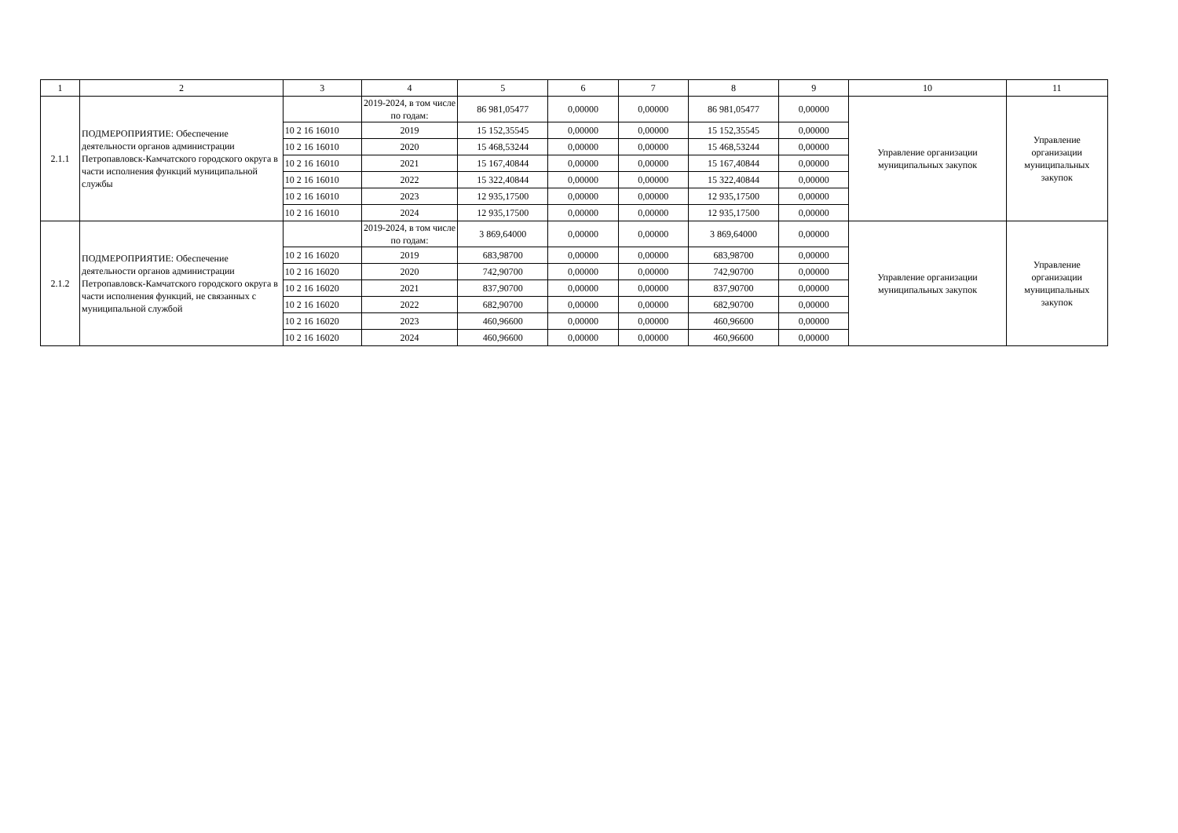| 1 | 2 | 3 | 4 | 5 | 6 | 7 | 8 | 9 | 10 | 11 |
| --- | --- | --- | --- | --- | --- | --- | --- | --- | --- | --- |
| 2.1.1 | ПОДМЕРОПРИЯТИЕ: Обеспечение деятельности органов администрации Петропавловск-Камчатского городского округа в части исполнения функций муниципальной службы | | 2019-2024, в том числе по годам: | 86 981,05477 | 0,00000 | 0,00000 | 86 981,05477 | 0,00000 | Управление организации муниципальных закупок | Управление организации муниципальных закупок |
| | | 10 2 16 16010 | 2019 | 15 152,35545 | 0,00000 | 0,00000 | 15 152,35545 | 0,00000 | | |
| | | 10 2 16 16010 | 2020 | 15 468,53244 | 0,00000 | 0,00000 | 15 468,53244 | 0,00000 | | |
| | | 10 2 16 16010 | 2021 | 15 167,40844 | 0,00000 | 0,00000 | 15 167,40844 | 0,00000 | | |
| | | 10 2 16 16010 | 2022 | 15 322,40844 | 0,00000 | 0,00000 | 15 322,40844 | 0,00000 | | |
| | | 10 2 16 16010 | 2023 | 12 935,17500 | 0,00000 | 0,00000 | 12 935,17500 | 0,00000 | | |
| | | 10 2 16 16010 | 2024 | 12 935,17500 | 0,00000 | 0,00000 | 12 935,17500 | 0,00000 | | |
| 2.1.2 | ПОДМЕРОПРИЯТИЕ: Обеспечение деятельности органов администрации Петропавловск-Камчатского городского округа в части исполнения функций, не связанных с муниципальной службой | | 2019-2024, в том числе по годам: | 3 869,64000 | 0,00000 | 0,00000 | 3 869,64000 | 0,00000 | Управление организации муниципальных закупок | Управление организации муниципальных закупок |
| | | 10 2 16 16020 | 2019 | 683,98700 | 0,00000 | 0,00000 | 683,98700 | 0,00000 | | |
| | | 10 2 16 16020 | 2020 | 742,90700 | 0,00000 | 0,00000 | 742,90700 | 0,00000 | | |
| | | 10 2 16 16020 | 2021 | 837,90700 | 0,00000 | 0,00000 | 837,90700 | 0,00000 | | |
| | | 10 2 16 16020 | 2022 | 682,90700 | 0,00000 | 0,00000 | 682,90700 | 0,00000 | | |
| | | 10 2 16 16020 | 2023 | 460,96600 | 0,00000 | 0,00000 | 460,96600 | 0,00000 | | |
| | | 10 2 16 16020 | 2024 | 460,96600 | 0,00000 | 0,00000 | 460,96600 | 0,00000 | | |